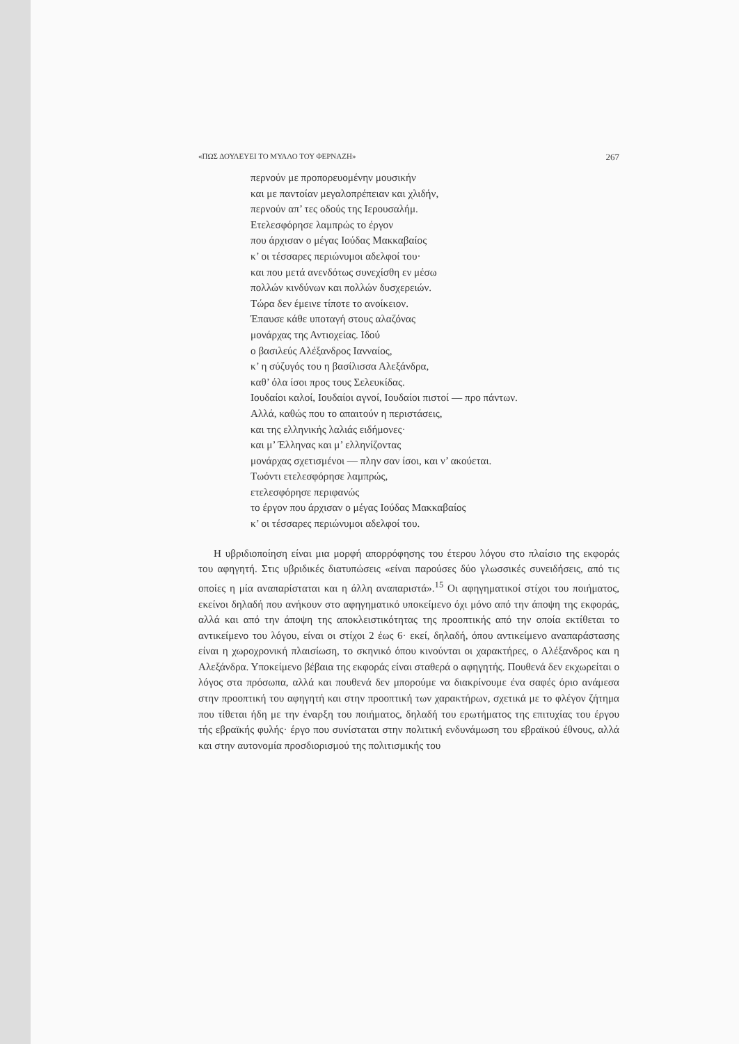«ΠΩΣ ΔΟΥΛΕΥΕΙ ΤΟ ΜΥΑΛΟ ΤΟΥ ΦΕΡΝΑΖΗ» 267
περνούν με προπορευομένην μουσικήν
και με παντοίαν μεγαλοπρέπειαν και χλιδήν,
περνούν απ’ τες οδούς της Ιερουσαλήμ.
Ετελεσφόρησε λαμπρώς το έργον
που άρχισαν ο μέγας Ιούδας Μακκαβαίος
κ’ οι τέσσαρες περιώνυμοι αδελφοί του·
και που μετά ανενδότως συνεχίσθη εν μέσω
πολλών κινδύνων και πολλών δυσχερειών.
Τώρα δεν έμεινε τίποτε το ανοίκειον.
Έπαυσε κάθε υποταγή στους αλαζόνας
μονάρχας της Αντιοχείας. Ιδού
ο βασιλεύς Αλέξανδρος Ιανναίος,
κ’ η σύζυγός του η βασίλισσα Αλεξάνδρα,
καθ’ όλα ίσοι προς τους Σελευκίδας.
Ιουδαίοι καλοί, Ιουδαίοι αγνοί, Ιουδαίοι πιστοί — προ πάντων.
Αλλά, καθώς που το απαιτούν η περιστάσεις,
και της ελληνικής λαλιάς ειδήμονες·
και μ’ Έλληνας και μ’ ελληνίζοντας
μονάρχας σχετισμένοι — πλην σαν ίσοι, και ν’ ακούεται.
Τωόντι ετελεσφόρησε λαμπρώς,
ετελεσφόρησε περιφανώς
το έργον που άρχισαν ο μέγας Ιούδας Μακκαβαίος
κ’ οι τέσσαρες περιώνυμοι αδελφοί του.
Η υβριδιοποίηση είναι μια μορφή απορρόφησης του έτερου λόγου στο πλαίσιο της εκφοράς του αφηγητή. Στις υβριδικές διατυπώσεις «είναι παρούσες δύο γλωσσικές συνειδήσεις, από τις οποίες η μία αναπαρίσταται και η άλλη αναπαριστά».<sup>15</sup> Οι αφηγηματικοί στίχοι του ποιήματος, εκείνοι δηλαδή που ανήκουν στο αφηγηματικό υποκείμενο όχι μόνο από την άποψη της εκφοράς, αλλά και από την άποψη της αποκλειστικότητας της προοπτικής από την οποία εκτίθεται το αντικείμενο του λόγου, είναι οι στίχοι 2 έως 6· εκεί, δηλαδή, όπου αντικείμενο αναπαράστασης είναι η χωροχρονική πλαισίωση, το σκηνικό όπου κινούνται οι χαρακτήρες, ο Αλέξανδρος και η Αλεξάνδρα. Υποκείμενο βέβαια της εκφοράς είναι σταθερά ο αφηγητής. Πουθενά δεν εκχωρείται ο λόγος στα πρόσωπα, αλλά και πουθενά δεν μπορούμε να διακρίνουμε ένα σαφές όριο ανάμεσα στην προοπτική του αφηγητή και στην προοπτική των χαρακτήρων, σχετικά με το φλέγον ζήτημα που τίθεται ήδη με την έναρξη του ποιήματος, δηλαδή του ερωτήματος της επιτυχίας του έργου τής εβραϊκής φυλής· έργο που συνίσταται στην πολιτική ενδυνάμωση του εβραϊκού έθνους, αλλά και στην αυτονομία προσδιορισμού της πολιτισμικής του